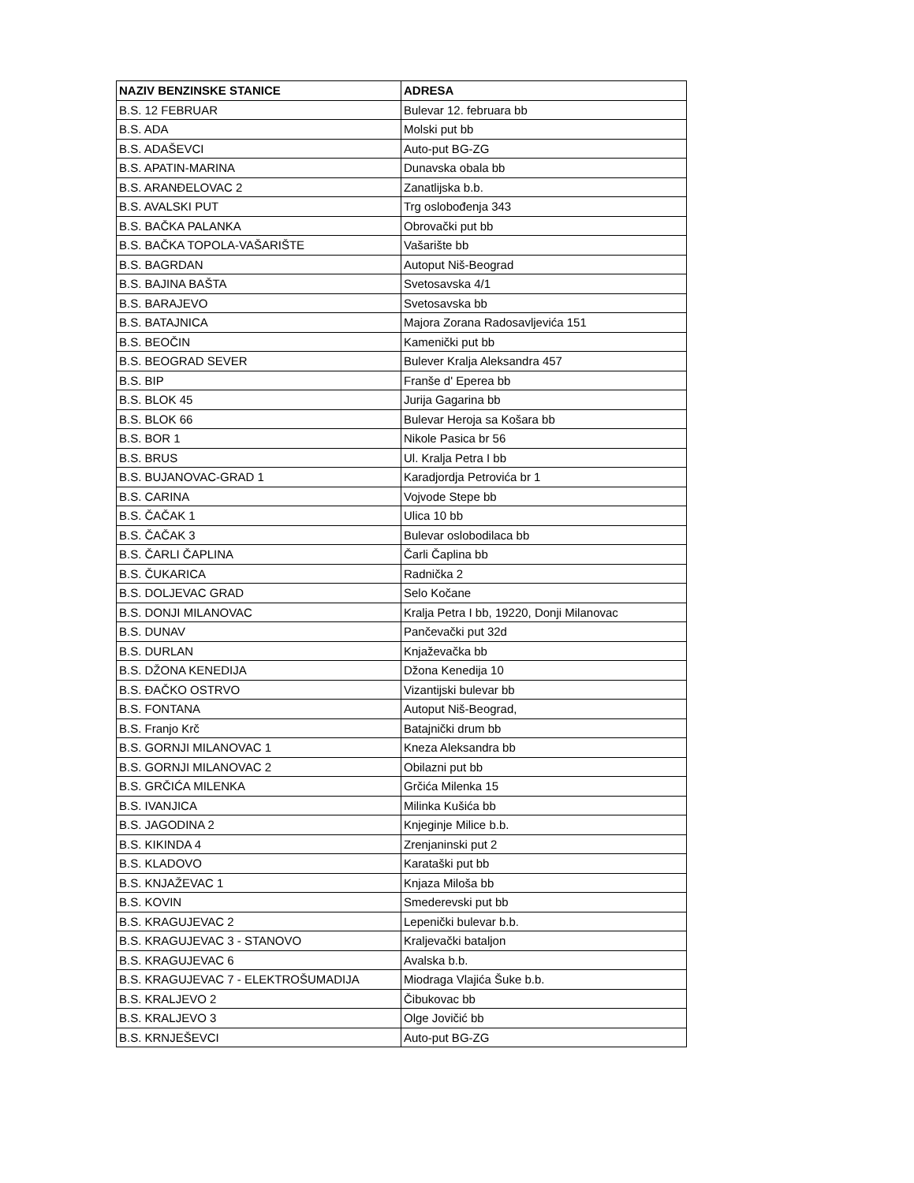| NAZIV BENZINSKE STANICE | ADRESA |
| --- | --- |
| B.S. 12 FEBRUAR | Bulevar 12. februara bb |
| B.S. ADA | Molski put bb |
| B.S. ADAŠEVCI | Auto-put BG-ZG |
| B.S. APATIN-MARINA | Dunavska obala bb |
| B.S. ARANĐELOVAC 2 | Zanatlijska b.b. |
| B.S. AVALSKI PUT | Trg oslobođenja 343 |
| B.S. BAČKA PALANKA | Obrovački put bb |
| B.S. BAČKA TOPOLA-VAŠARIŠTE | Vašarište bb |
| B.S. BAGRDAN | Autoput Niš-Beograd |
| B.S. BAJINA BAŠTA | Svetosavska 4/1 |
| B.S. BARAJEVO | Svetosavska bb |
| B.S. BATAJNICA | Majora Zorana Radosavljevića 151 |
| B.S. BEOČIN | Kamenički put bb |
| B.S. BEOGRAD SEVER | Bulever Kralja Aleksandra 457 |
| B.S. BIP | Franše d' Eperea bb |
| B.S. BLOK 45 | Jurija Gagarina bb |
| B.S. BLOK 66 | Bulevar Heroja sa Košara bb |
| B.S. BOR 1 | Nikole Pasica br 56 |
| B.S. BRUS | Ul. Kralja Petra I bb |
| B.S. BUJANOVAC-GRAD 1 | Karadjordja Petrovića br 1 |
| B.S. CARINA | Vojvode Stepe bb |
| B.S. ČAČAK 1 | Ulica 10 bb |
| B.S. ČAČAK 3 | Bulevar oslobodilaca bb |
| B.S. ČARLI ČAPLINA | Čarli Čaplina bb |
| B.S. ČUKARICA | Radnička 2 |
| B.S. DOLJEVAC GRAD | Selo Kočane |
| B.S. DONJI MILANOVAC | Kralja Petra I bb, 19220, Donji Milanovac |
| B.S. DUNAV | Pančevački put 32d |
| B.S. DURLAN | Knjaževačka bb |
| B.S. DŽONA KENEDIJA | Džona Kenedija 10 |
| B.S. ĐAČKO OSTRVO | Vizantijski bulevar bb |
| B.S. FONTANA | Autoput Niš-Beograd, |
| B.S. Franjo Krč | Batajnički drum bb |
| B.S. GORNJI MILANOVAC 1 | Kneza Aleksandra bb |
| B.S. GORNJI MILANOVAC 2 | Obilazni put bb |
| B.S. GRČIĆA MILENKA | Grčića Milenka 15 |
| B.S. IVANJICA | Milinka Kušića bb |
| B.S. JAGODINA 2 | Knjeginje Milice b.b. |
| B.S. KIKINDA 4 | Zrenjaninski put 2 |
| B.S. KLADOVO | Karataški put bb |
| B.S. KNJAŽEVAC 1 | Knjaza Miloša bb |
| B.S. KOVIN | Smederevski put bb |
| B.S. KRAGUJEVAC 2 | Lepenički bulevar b.b. |
| B.S. KRAGUJEVAC 3 - STANOVO | Kraljevački bataljon |
| B.S. KRAGUJEVAC 6 | Avalska b.b. |
| B.S. KRAGUJEVAC 7 - ELEKTROŠUMADIJA | Miodraga Vlajića Šuke b.b. |
| B.S. KRALJEVO 2 | Čibukovac bb |
| B.S. KRALJEVO 3 | Olge Jovičić bb |
| B.S. KRNJEŠEVCI | Auto-put BG-ZG |